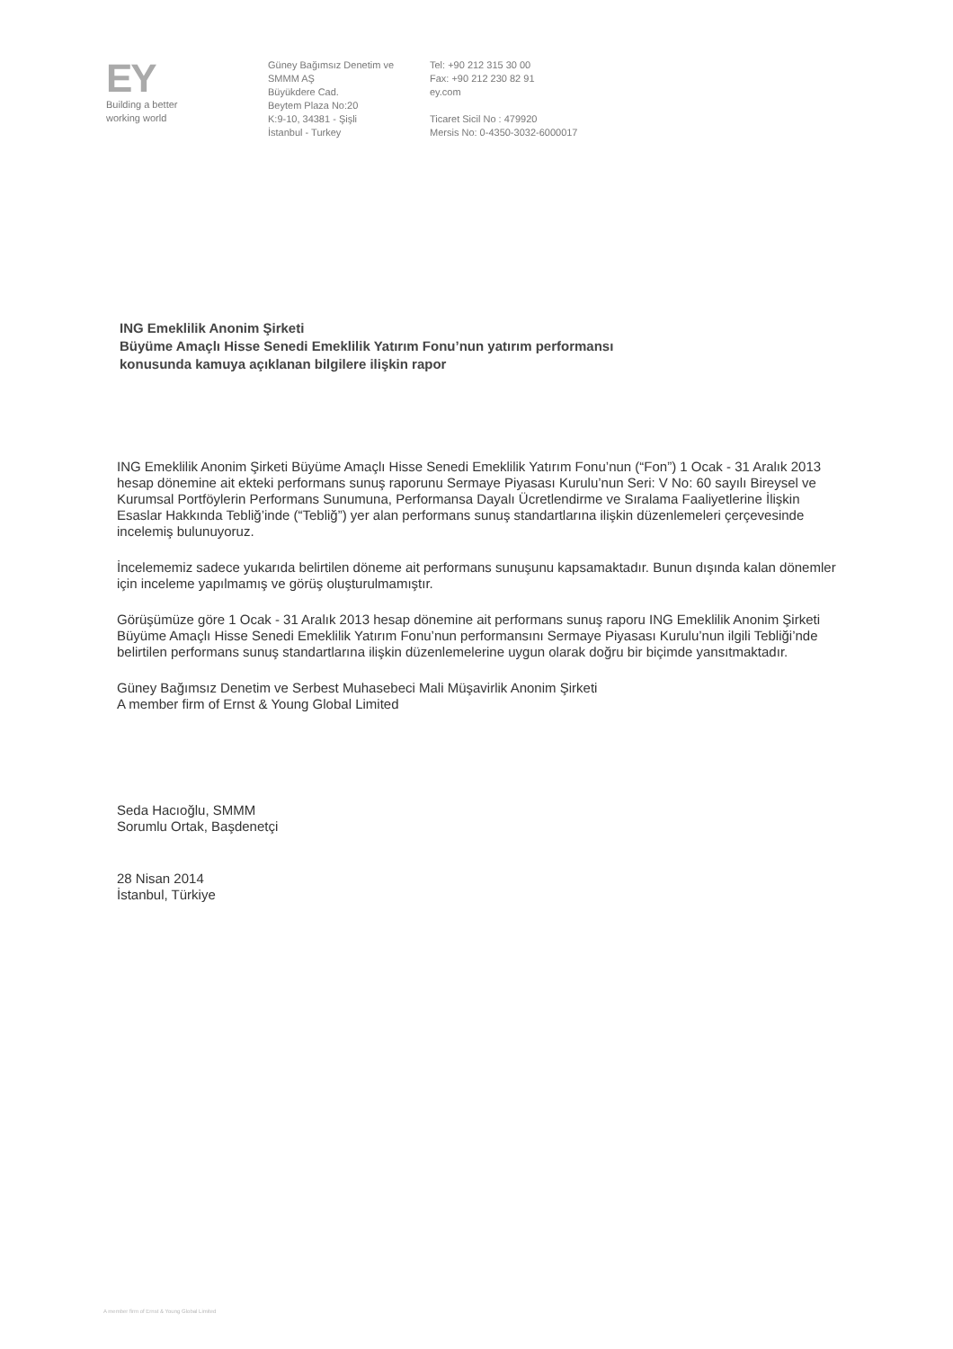EY
Building a better
working world
Güney Bağımsız Denetim ve
SMMM AŞ
Büyükdere Cad.
Beytem Plaza No:20
K:9-10, 34381 - Şişli
İstanbul - Turkey
Tel: +90 212 315 30 00
Fax: +90 212 230 82 91
ey.com
Ticaret Sicil No : 479920
Mersis No: 0-4350-3032-6000017
ING Emeklilik Anonim Şirketi
Büyüme Amaçlı Hisse Senedi Emeklilik Yatırım Fonu’nun yatırım performansı
konusunda kamuya açıklanan bilgilere ilişkin rapor
ING Emeklilik Anonim Şirketi Büyüme Amaçlı Hisse Senedi Emeklilik Yatırım Fonu’nun (“Fon”) 1 Ocak - 31 Aralık 2013 hesap dönemine ait ekteki performans sunuş raporunu Sermaye Piyasası Kurulu’nun Seri: V No: 60 sayılı Bireysel ve Kurumsal Portföylerin Performans Sunumuna, Performansa Dayalı Ücretlendirme ve Sıralama Faaliyetlerine İlişkin Esaslar Hakkında Tebliğ’inde (“Tebliğ”) yer alan performans sunuş standartlarına ilişkin düzenlemeleri çerçevesinde incelemiş bulunuyoruz.
İncelememiz sadece yukarıda belirtilen döneme ait performans sunuşunu kapsamaktadır. Bunun dışında kalan dönemler için inceleme yapılmamış ve görüş oluşturulmamıştır.
Görüşümüze göre 1 Ocak - 31 Aralık 2013 hesap dönemine ait performans sunuş raporu ING Emeklilik Anonim Şirketi Büyüme Amaçlı Hisse Senedi Emeklilik Yatırım Fonu’nun performansını Sermaye Piyasası Kurulu’nun ilgili Tebliği’nde belirtilen performans sunuş standartlarına ilişkin düzenlemelerine uygun olarak doğru bir biçimde yansıtmaktadır.
Güney Bağımsız Denetim ve Serbest Muhasebeci Mali Müşavirlik Anonim Şirketi
A member firm of Ernst & Young Global Limited
Seda Hacıoğlu, SMMM
Sorumlu Ortak, Başdenetçi
28 Nisan 2014
İstanbul, Türkiye
A member firm of Ernst & Young Global Limited